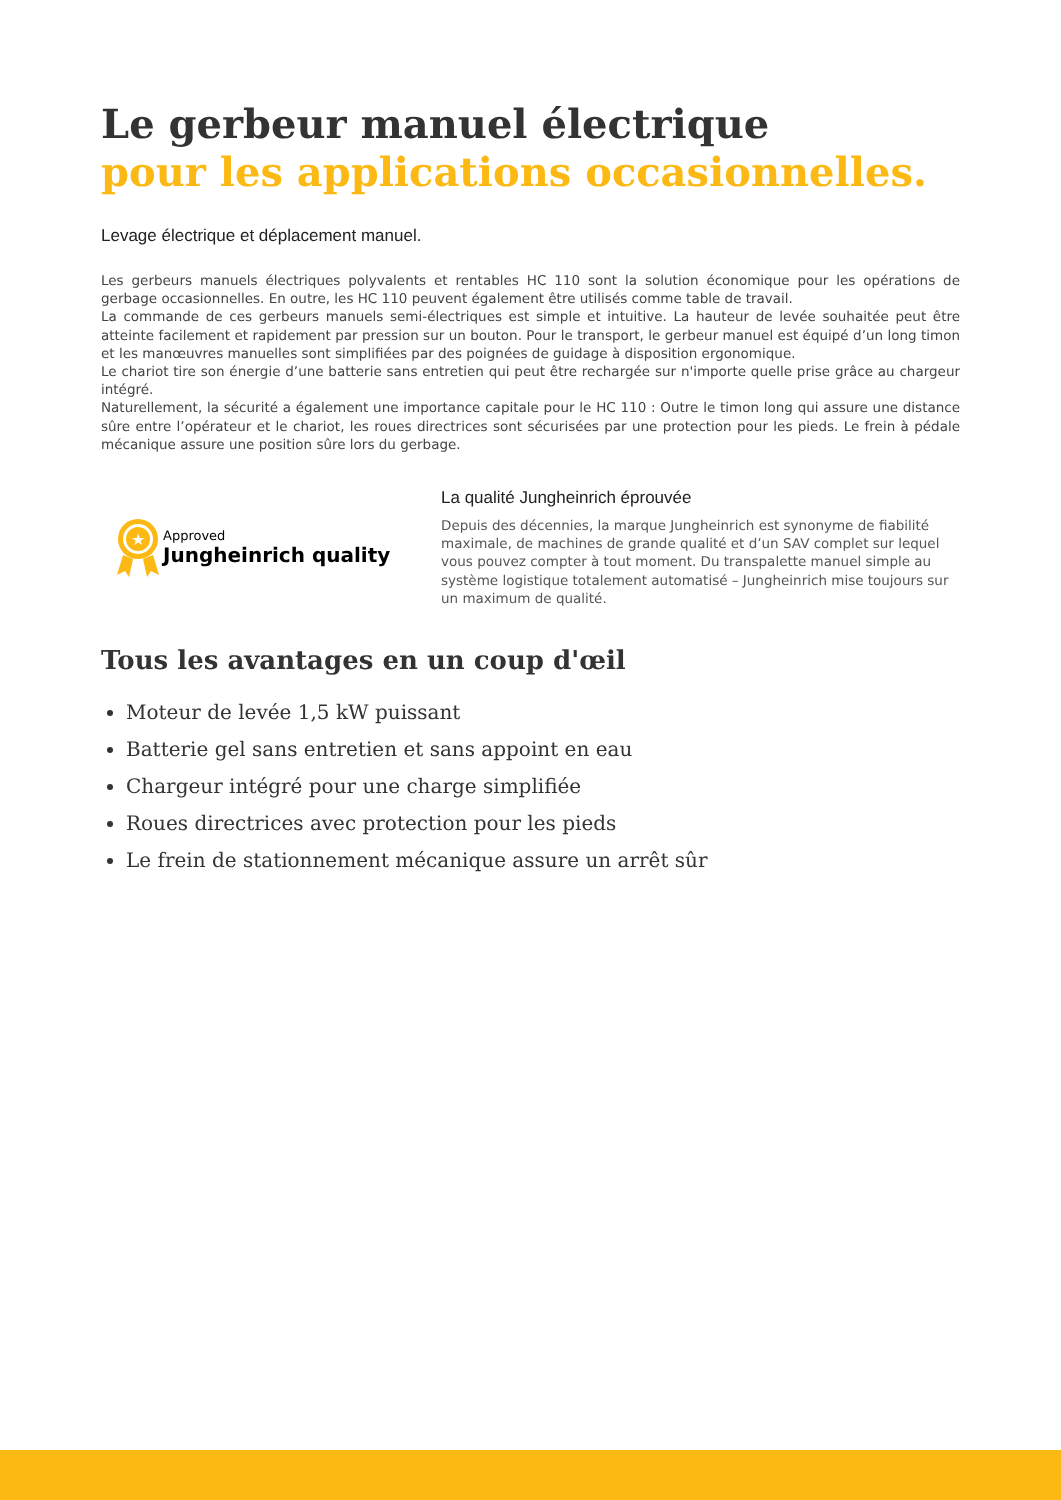Le gerbeur manuel électrique
pour les applications occasionnelles.
Levage électrique et déplacement manuel.
Les gerbeurs manuels électriques polyvalents et rentables HC 110 sont la solution économique pour les opérations de gerbage occasionnelles. En outre, les HC 110 peuvent également être utilisés comme table de travail.
La commande de ces gerbeurs manuels semi-électriques est simple et intuitive. La hauteur de levée souhaitée peut être atteinte facilement et rapidement par pression sur un bouton. Pour le transport, le gerbeur manuel est équipé d’un long timon et les manœuvres manuelles sont simplifiées par des poignées de guidage à disposition ergonomique.
Le chariot tire son énergie d’une batterie sans entretien qui peut être rechargée sur n'importe quelle prise grâce au chargeur intégré.
Naturellement, la sécurité a également une importance capitale pour le HC 110 : Outre le timon long qui assure une distance sûre entre l’opérateur et le chariot, les roues directrices sont sécurisées par une protection pour les pieds. Le frein à pédale mécanique assure une position sûre lors du gerbage.
★
Approved
Jungheinrich quality
La qualité Jungheinrich éprouvée
Depuis des décennies, la marque Jungheinrich est synonyme de fiabilité maximale, de machines de grande qualité et d’un SAV complet sur lequel vous pouvez compter à tout moment. Du transpalette manuel simple au système logistique totalement automatisé – Jungheinrich mise toujours sur un maximum de qualité.
Tous les avantages en un coup d'œil
Moteur de levée 1,5 kW puissant
Batterie gel sans entretien et sans appoint en eau
Chargeur intégré pour une charge simplifiée
Roues directrices avec protection pour les pieds
Le frein de stationnement mécanique assure un arrêt sûr